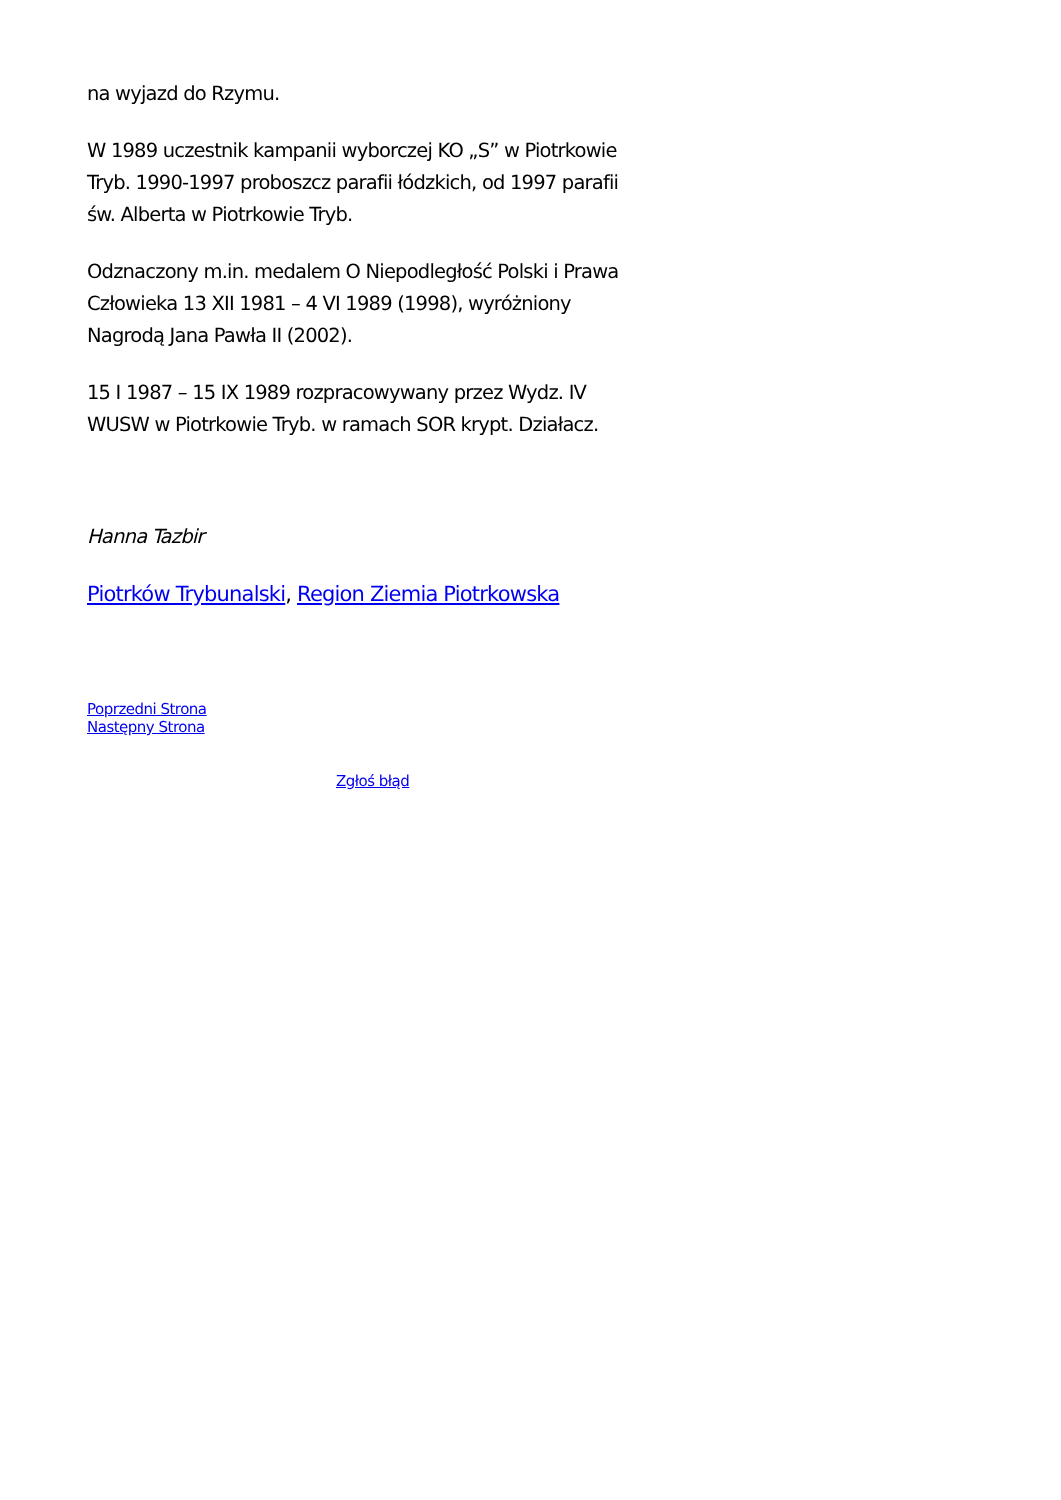na wyjazd do Rzymu.
W 1989 uczestnik kampanii wyborczej KO „S” w Piotrkowie Tryb. 1990-1997 proboszcz parafii łódzkich, od 1997 parafii św. Alberta w Piotrkowie Tryb.
Odznaczony m.in. medalem O Niepodległość Polski i Prawa Człowieka 13 XII 1981 – 4 VI 1989 (1998), wyróżniony Nagrodą Jana Pawła II (2002).
15 I 1987 – 15 IX 1989 rozpracowywany przez Wydz. IV WUSW w Piotrkowie Tryb. w ramach SOR krypt. Działacz.
Hanna Tazbir
Piotrków Trybunalski, Region Ziemia Piotrkowska
Poprzedni Strona
Następny Strona
Zgłoś błąd